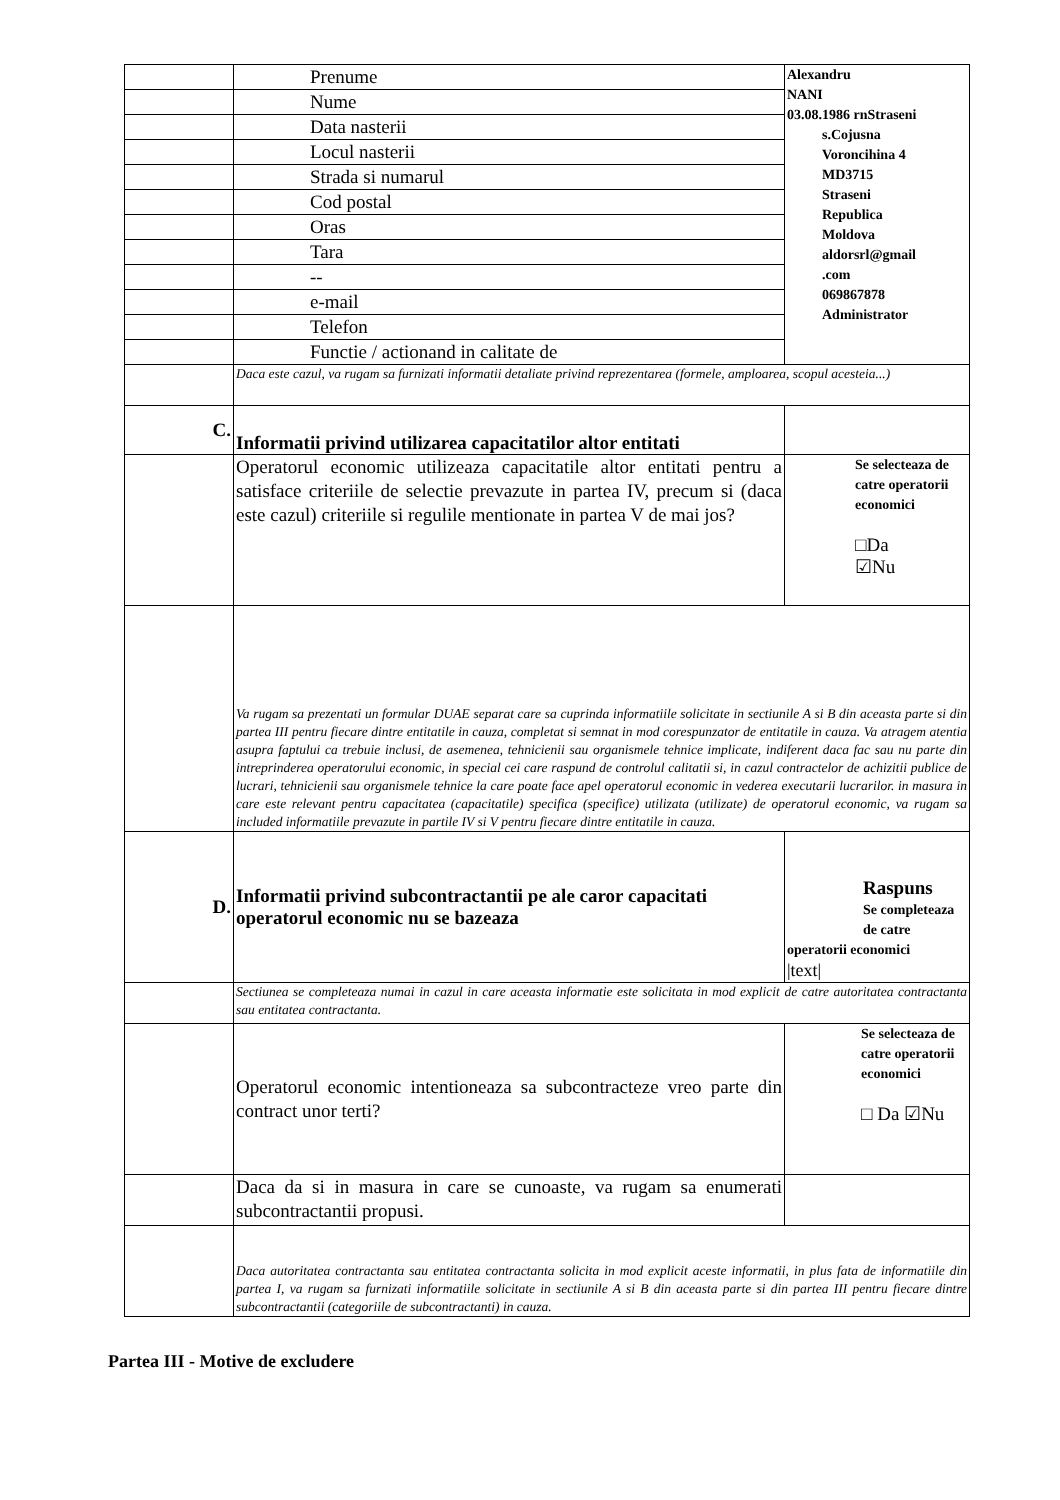| | Prenume | Alexandru NANI 03.08.1986 rnStraseni s.Cojusna Voroncihina 4 MD3715 Straseni Republica Moldova aldorsrl@gmail .com 069867878 Administrator |
| | Nume | |
| | Data nasterii | |
| | Locul nasterii | |
| | Strada si numarul | |
| | Cod postal | |
| | Oras | |
| | Tara | |
| | -- | |
| | e-mail | |
| | Telefon | |
| | Functie / actionand in calitate de | |
| | Daca este cazul, va rugam sa furnizati informatii detaliate privind reprezentarea (formele, amploarea, scopul acesteia...) | |
| C. | Informatii privind utilizarea capacitatilor altor entitati | |
| | Operatorul economic utilizeaza capacitatile altor entitati pentru a satisface criteriile de selectie prevazute in partea IV, precum si (daca este cazul) criteriile si regulile mentionate in partea V de mai jos? | Se selecteaza de catre operatorii economici □Da ☑Nu |
| | Va rugam sa prezentati un formular DUAE separat care sa cuprinda informatiile solicitate in sectiunile A si B din aceasta parte si din partea III pentru fiecare dintre entitatile in cauza, completat si semnat in mod corespunzator de entitatile in cauza. Va atragem atentia asupra faptului ca trebuie inclusi, de asemenea, tehnicienii sau organismele tehnice implicate, indiferent daca fac sau nu parte din intreprinderea operatorului economic, in special cei care raspund de controlul calitatii si, in cazul contractelor de achizitii publice de lucrari, tehnicienii sau organismele tehnice la care poate face apel operatorul economic in vederea executarii lucrarilor. in masura in care este relevant pentru capacitatea (capacitatile) specifica (specifice) utilizata (utilizate) de operatorul economic, va rugam sa included informatiile prevazute in partile IV si V pentru fiecare dintre entitatile in cauza. | |
| D. | Informatii privind subcontractantii pe ale caror capacitati operatorul economic nu se bazeaza | Raspuns Se completeaza de catre operatorii economici /text/ |
| | Sectiunea se completeaza numai in cazul in care aceasta informatie este solicitata in mod explicit de catre autoritatea contractanta sau entitatea contractanta. | |
| | Operatorul economic intentioneaza sa subcontracteze vreo parte din contract unor terti? | Se selecteaza de catre operatorii economici □ Da ☑Nu |
| | Daca da si in masura in care se cunoaste, va rugam sa enumerati subcontractantii propusi. | |
| | Daca autoritatea contractanta sau entitatea contractanta solicita in mod explicit aceste informatii, in plus fata de informatiile din partea I, va rugam sa furnizati informatiile solicitate in sectiunile A si B din aceasta parte si din partea III pentru fiecare dintre subcontractantii (categoriile de subcontractanti) in cauza. | |
Partea III - Motive de excludere